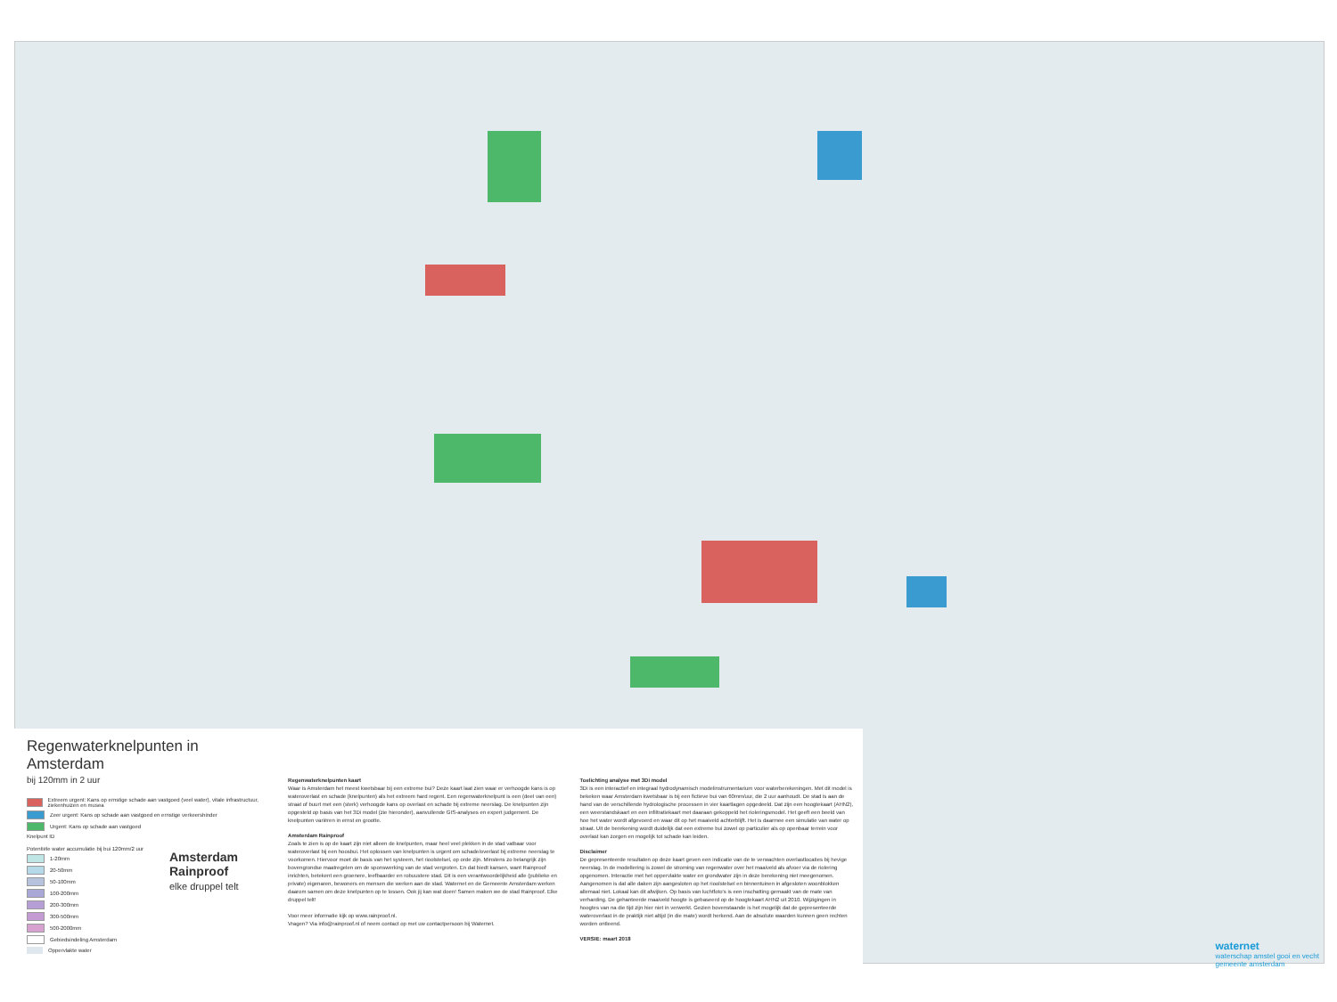Regenwaterknelpunten in Amsterdam
bij 120mm in 2 uur
Extreem urgent: Kans op ernstige schade aan vastgoed (veel water), vitale infrastructuur, ziekenhuizen en musea
Zeer urgent: Kans op schade aan vastgoed en ernstige verkeershinder
Urgent: Kans op schade aan vastgoed
Knelpunt ID
Potentiële water accumulatie bij bui 120mm/2 uur
1-20mm
20-50mm
50-100mm
100-200mm
200-300mm
300-500mm
500-2000mm
Gebiedsindeling Amsterdam
Oppervlakte water
Amsterdam
Rainproof
elke druppel telt
Regenwaterknelpunten kaart
Waar is Amsterdam het meest kwetsbaar bij een extreme bui? Deze kaart laat zien waar er verhoogde kans is op wateroverlast en schade (knelpunten) als het extreem hard regent. Een regenwaterknelpunt is een (deel van een) straat of buurt met een (sterk) verhoogde kans op overlast en schade bij extreme neerslag. De knelpunten zijn opgesteld op basis van het 3Di model (zie hieronder), aanvullende GIS-analyses en expert judgement. De knelpunten variëren in ernst en grootte.
Amsterdam Rainproof
Zoals te zien is op de kaart zijn niet alleen de knelpunten, maar heel veel plekken in de stad vatbaar voor wateroverlast bij een hoosbui. Het oplossen van knelpunten is urgent om schade/overlast bij extreme neerslag te voorkomen. Hiervoor moet de basis van het systeem, het rioolstelsel, op orde zijn. Minstens zo belangrijk zijn bovengrondse maatregelen om de sponswerking van de stad vergroten. En dat biedt kansen, want Rainproof inrichten, betekent een groenere, leefbaarder en robuustere stad. Dit is een verantwoordelijkheid alle (publieke en private) eigenaren, bewoners en mensen die werken aan de stad. Waternet en de Gemeente Amsterdam werken daarom samen om deze knelpunten op te lossen. Ook jij kan wat doen! Samen maken we de stad Rainproof. Elke druppel telt!
Voor meer informatie kijk op www.rainproof.nl.
Vragen? Via info@rainproof.nl of neem contact op met uw contactpersoon bij Waternet.
Toelichting analyse met 3Di model
3Di is een interactief en integraal hydrodynamisch modelinstrumentarium voor waterberekeningen. Met dit model is bekeken waar Amsterdam kwetsbaar is bij een fictieve bui van 60mm/uur, die 2 uur aanhoudt. De stad is aan de hand van de verschillende hydrologische processen in vier kaartlagen opgedeeld. Dat zijn een hoogtekaart (AHN2), een weerstandskaart en een infiltratiekaart met daaraan gekoppeld het rioleringsmodel. Het geeft een beeld van hoe het water wordt afgevoerd en waar dit op het maaiveld achterblijft. Het is daarmee een simulatie van water op straat. Uit de berekening wordt duidelijk dat een extreme bui zowel op particulier als op openbaar terrein voor overlast kan zorgen en mogelijk tot schade kan leiden.
Disclaimer
De gepresenteerde resultaten op deze kaart geven een indicatie van de te verwachten overlastlocaties bij hevige neerslag. In de modellering is zowel de stroming van regenwater over het maaiveld als afvoer via de riolering opgenomen. Interactie met het oppervlakte water en grondwater zijn in deze berekening niet meegenomen. Aangenomen is dat alle daken zijn aangesloten op het rioolstelsel en binnentuinen in afgesloten woonblokken allemaal niet. Lokaal kan dit afwijken. Op basis van luchtfoto's is een inschatting gemaakt van de mate van verharding. De gehanteerde maaiveld hoogte is gebaseerd op de hoogtekaart AHN2 uit 2010. Wijzigingen in hoogtes van na die tijd zijn hier niet in verwerkt. Gezien bovenstaande is het mogelijk dat de gepresenteerde wateroverlast in de praktijk niet altijd (in die mate) wordt herkend. Aan de absolute waarden kunnen geen rechten worden ontleend.
VERSIE: maart 2018
waternet
waterschap amstel gooi en vecht
gemeente amsterdam